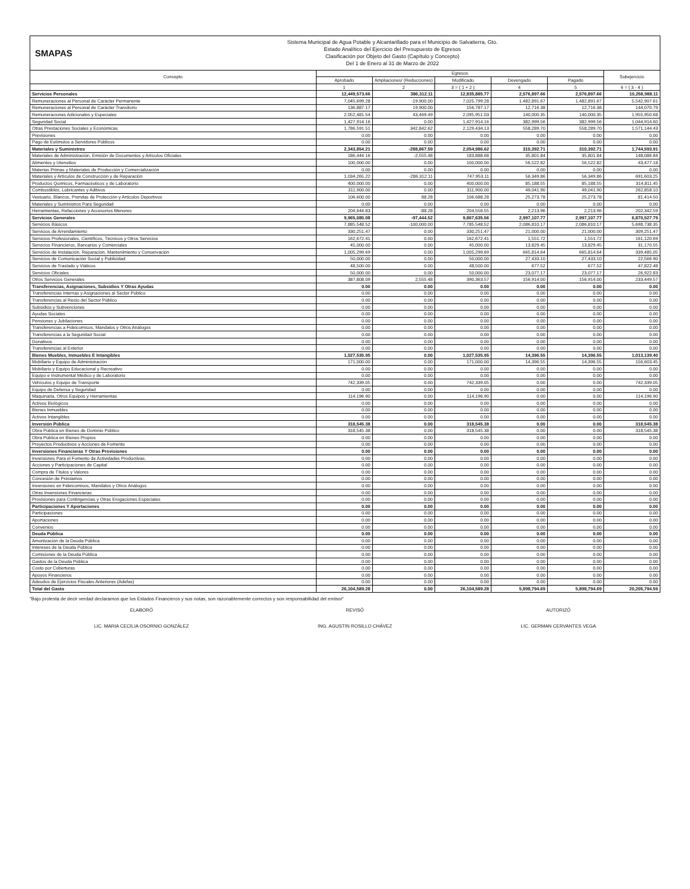SMAPAS
Sistema Municipal de Agua Potable y Alcantarillado para el Municipio de Salvatierra, Gto.
Estado Analítico del Ejercicio del Presupuesto de Egresos
Clasificación por Objeto del Gasto (Capítulo y Concepto)
Del 1 de Enero al 31 de Marzo de 2022
| Concepto | Egresos | | | | | Subejercicio |
| --- | --- | --- | --- | --- | --- | --- |
| | Aprobado | Ampliaciones/ (Reducciones) | Modificado | Devengado | Pagado | |
| | 1 | 2 | 3 = ( 1 + 2 ) | 4 | 5 | 6 = ( 3 - 4 ) |
| Servicios Personales | 12,449,573.66 | 386,312.11 | 12,835,885.77 | 2,576,897.66 | 2,576,897.66 | 10,258,988.11 |
| Remuneraciones al Personal de Carácter Permanente | 7,045,699.28 | -19,900.00 | 7,025,799.28 | 1,482,891.67 | 1,482,891.67 | 5,542,907.61 |
| Remuneraciones al Personal de Carácter Transitorio | 136,887.17 | 19,900.00 | 156,787.17 | 12,716.38 | 12,716.38 | 144,070.79 |
| Remuneraciones Adicionales y Especiales | 2,052,481.54 | 43,469.49 | 2,095,951.03 | 140,000.35 | 140,000.35 | 1,955,950.68 |
| Seguridad Social | 1,427,914.16 | 0.00 | 1,427,914.16 | 382,999.56 | 382,999.56 | 1,044,914.60 |
| Otras Prestaciones Sociales y Económicas | 1,786,591.51 | 342,842.62 | 2,129,434.13 | 558,289.70 | 558,289.70 | 1,571,144.43 |
| Previsiones | 0.00 | 0.00 | 0.00 | 0.00 | 0.00 | 0.00 |
| Pago de Estímulos a Servidores Públicos | 0.00 | 0.00 | 0.00 | 0.00 | 0.00 | 0.00 |
| Materiales y Suministros | 2,343,854.21 | -288,867.59 | 2,054,986.62 | 310,392.71 | 310,392.71 | 1,744,593.91 |
| Materiales de Administración, Emisión de Documentos y Artículos Oficiales | 186,444.16 | -2,555.48 | 183,888.68 | 35,801.84 | 35,801.84 | 148,086.84 |
| Alimentos y Utensilios | 100,000.00 | 0.00 | 100,000.00 | 56,522.82 | 56,522.82 | 43,477.18 |
| Materias Primas y Materiales de Producción y Comercialización | 0.00 | 0.00 | 0.00 | 0.00 | 0.00 | 0.00 |
| Materiales y Artículos de Construcción y de Reparación | 1,034,265.22 | -286,312.11 | 747,953.11 | 56,349.86 | 56,349.86 | 691,603.25 |
| Productos Químicos, Farmacéuticos y de Laboratorio | 400,000.00 | 0.00 | 400,000.00 | 85,188.55 | 85,188.55 | 314,811.45 |
| Combustibles, Lubricantes y Aditivos | 311,900.00 | 0.00 | 311,900.00 | 49,041.90 | 49,041.90 | 262,858.10 |
| Vestuario, Blancos, Prendas de Protección y Artículos Deportivos | 106,600.00 | 88.28 | 106,688.28 | 25,273.78 | 25,273.78 | 81,414.50 |
| Materiales y Suministros Para Seguridad | 0.00 | 0.00 | 0.00 | 0.00 | 0.00 | 0.00 |
| Herramientas, Refacciones y Accesorios Menores | 204,644.83 | -88.28 | 204,556.55 | 2,213.96 | 2,213.96 | 202,342.59 |
| Servicios Generales | 9,965,080.08 | -97,444.52 | 9,867,635.56 | 2,997,107.77 | 2,997,107.77 | 6,870,527.79 |
| Servicios Básicos | 7,885,548.52 | -100,000.00 | 7,785,548.52 | 2,086,810.17 | 2,086,810.17 | 5,698,738.35 |
| Servicios de Arrendamiento | 330,251.47 | 0.00 | 330,251.47 | 21,000.00 | 21,000.00 | 309,251.47 |
| Servicios Profesionales, Científicos, Técnicos y Otros Servicios | 162,672.41 | 0.00 | 162,672.41 | 1,551.72 | 1,551.72 | 161,120.69 |
| Servicios Financieros, Bancarios y Comerciales | 45,000.00 | 0.00 | 45,000.00 | 13,829.45 | 13,829.45 | 31,170.55 |
| Servicios de Instalación, Reparación, Mantenimiento y Conservación | 1,005,299.69 | 0.00 | 1,005,299.69 | 665,814.64 | 665,814.64 | 339,485.05 |
| Servicios de Comunicación Social y Publicidad | 50,000.00 | 0.00 | 50,000.00 | 27,433.10 | 27,433.10 | 22,566.90 |
| Servicios de Traslado y Viáticos | 48,500.00 | 0.00 | 48,500.00 | 677.52 | 677.52 | 47,822.48 |
| Servicios Oficiales | 50,000.00 | 0.00 | 50,000.00 | 23,077.17 | 23,077.17 | 26,922.83 |
| Otros Servicios Generales | 387,808.09 | 2,555.48 | 390,363.57 | 156,914.00 | 156,914.00 | 233,449.57 |
| Transferencias, Asignaciones, Subsidios Y Otras Ayudas | 0.00 | 0.00 | 0.00 | 0.00 | 0.00 | 0.00 |
| Transferencias Internas y Asignaciones al Sector Público | 0.00 | 0.00 | 0.00 | 0.00 | 0.00 | 0.00 |
| Transferencias al Resto del Sector Público | 0.00 | 0.00 | 0.00 | 0.00 | 0.00 | 0.00 |
| Subsidios y Subvenciones | 0.00 | 0.00 | 0.00 | 0.00 | 0.00 | 0.00 |
| Ayudas Sociales | 0.00 | 0.00 | 0.00 | 0.00 | 0.00 | 0.00 |
| Pensiones y Jubilaciones | 0.00 | 0.00 | 0.00 | 0.00 | 0.00 | 0.00 |
| Transferencias a Fideicomisos, Mandatos y Otros Análogos | 0.00 | 0.00 | 0.00 | 0.00 | 0.00 | 0.00 |
| Transferencias a la Seguridad Social | 0.00 | 0.00 | 0.00 | 0.00 | 0.00 | 0.00 |
| Donativos | 0.00 | 0.00 | 0.00 | 0.00 | 0.00 | 0.00 |
| Transferencias al Exterior | 0.00 | 0.00 | 0.00 | 0.00 | 0.00 | 0.00 |
| Bienes Muebles, Inmuebles E Intangibles | 1,027,535.95 | 0.00 | 1,027,535.95 | 14,396.55 | 14,396.55 | 1,013,139.40 |
| Mobiliario y Equipo de Administración | 171,000.00 | 0.00 | 171,000.00 | 14,396.55 | 14,396.55 | 156,603.45 |
| Mobiliario y Equipo Educacional y Recreativo | 0.00 | 0.00 | 0.00 | 0.00 | 0.00 | 0.00 |
| Equipo e Instrumental Médico y de Laboratorio | 0.00 | 0.00 | 0.00 | 0.00 | 0.00 | 0.00 |
| Vehículos y Equipo de Transporte | 742,339.05 | 0.00 | 742,339.05 | 0.00 | 0.00 | 742,339.05 |
| Equipo de Defensa y Seguridad | 0.00 | 0.00 | 0.00 | 0.00 | 0.00 | 0.00 |
| Maquinaria, Otros Equipos y Herramientas | 114,196.90 | 0.00 | 114,196.90 | 0.00 | 0.00 | 114,196.90 |
| Activos Biológicos | 0.00 | 0.00 | 0.00 | 0.00 | 0.00 | 0.00 |
| Bienes Inmuebles | 0.00 | 0.00 | 0.00 | 0.00 | 0.00 | 0.00 |
| Activos Intangibles | 0.00 | 0.00 | 0.00 | 0.00 | 0.00 | 0.00 |
| Inversión Pública | 318,545.38 | 0.00 | 318,545.38 | 0.00 | 0.00 | 318,545.38 |
| Obra Pública en Bienes de Dominio Público | 318,545.38 | 0.00 | 318,545.38 | 0.00 | 0.00 | 318,545.38 |
| Obra Pública en Bienes Propios | 0.00 | 0.00 | 0.00 | 0.00 | 0.00 | 0.00 |
| Proyectos Productivos y Acciones de Fomento | 0.00 | 0.00 | 0.00 | 0.00 | 0.00 | 0.00 |
| Inversiones Financieras Y Otras Provisiones | 0.00 | 0.00 | 0.00 | 0.00 | 0.00 | 0.00 |
| Inversiones Para el Fomento de Actividades Productivas. | 0.00 | 0.00 | 0.00 | 0.00 | 0.00 | 0.00 |
| Acciones y Participaciones de Capital | 0.00 | 0.00 | 0.00 | 0.00 | 0.00 | 0.00 |
| Compra de Títulos y Valores | 0.00 | 0.00 | 0.00 | 0.00 | 0.00 | 0.00 |
| Concesión de Préstamos | 0.00 | 0.00 | 0.00 | 0.00 | 0.00 | 0.00 |
| Inversiones en Fideicomisos, Mandatos y Otros Análogos | 0.00 | 0.00 | 0.00 | 0.00 | 0.00 | 0.00 |
| Otras Inversiones Financieras | 0.00 | 0.00 | 0.00 | 0.00 | 0.00 | 0.00 |
| Provisiones para Contingencias y Otras Erogaciones Especiales | 0.00 | 0.00 | 0.00 | 0.00 | 0.00 | 0.00 |
| Participaciones Y Aportaciones | 0.00 | 0.00 | 0.00 | 0.00 | 0.00 | 0.00 |
| Participaciones | 0.00 | 0.00 | 0.00 | 0.00 | 0.00 | 0.00 |
| Aportaciones | 0.00 | 0.00 | 0.00 | 0.00 | 0.00 | 0.00 |
| Convenios | 0.00 | 0.00 | 0.00 | 0.00 | 0.00 | 0.00 |
| Deuda Pública | 0.00 | 0.00 | 0.00 | 0.00 | 0.00 | 0.00 |
| Amortización de la Deuda Pública | 0.00 | 0.00 | 0.00 | 0.00 | 0.00 | 0.00 |
| Intereses de la Deuda Pública | 0.00 | 0.00 | 0.00 | 0.00 | 0.00 | 0.00 |
| Comisiones de la Deuda Pública | 0.00 | 0.00 | 0.00 | 0.00 | 0.00 | 0.00 |
| Gastos de la Deuda Pública | 0.00 | 0.00 | 0.00 | 0.00 | 0.00 | 0.00 |
| Costo por Coberturas | 0.00 | 0.00 | 0.00 | 0.00 | 0.00 | 0.00 |
| Apoyos Financieros | 0.00 | 0.00 | 0.00 | 0.00 | 0.00 | 0.00 |
| Adeudos de Ejercicios Fiscales Anteriores (Adefas) | 0.00 | 0.00 | 0.00 | 0.00 | 0.00 | 0.00 |
| Total del Gasto | 26,104,589.28 | 0.00 | 26,104,589.28 | 5,898,794.69 | 5,898,794.69 | 20,205,794.59 |
"Bajo protesta de decir verdad declaramos que los Estados Financieros y sus notas, son razonablemente correctos y son responsabilidad del emisor"
ELABORÓ
LIC. MARIA CECILIA OSORNIO GONZÁLEZ
REVISÓ
ING. AGUSTIN ROSILLO CHÁVEZ
AUTORIZÓ
LIC. GERMAN CERVANTES VEGA